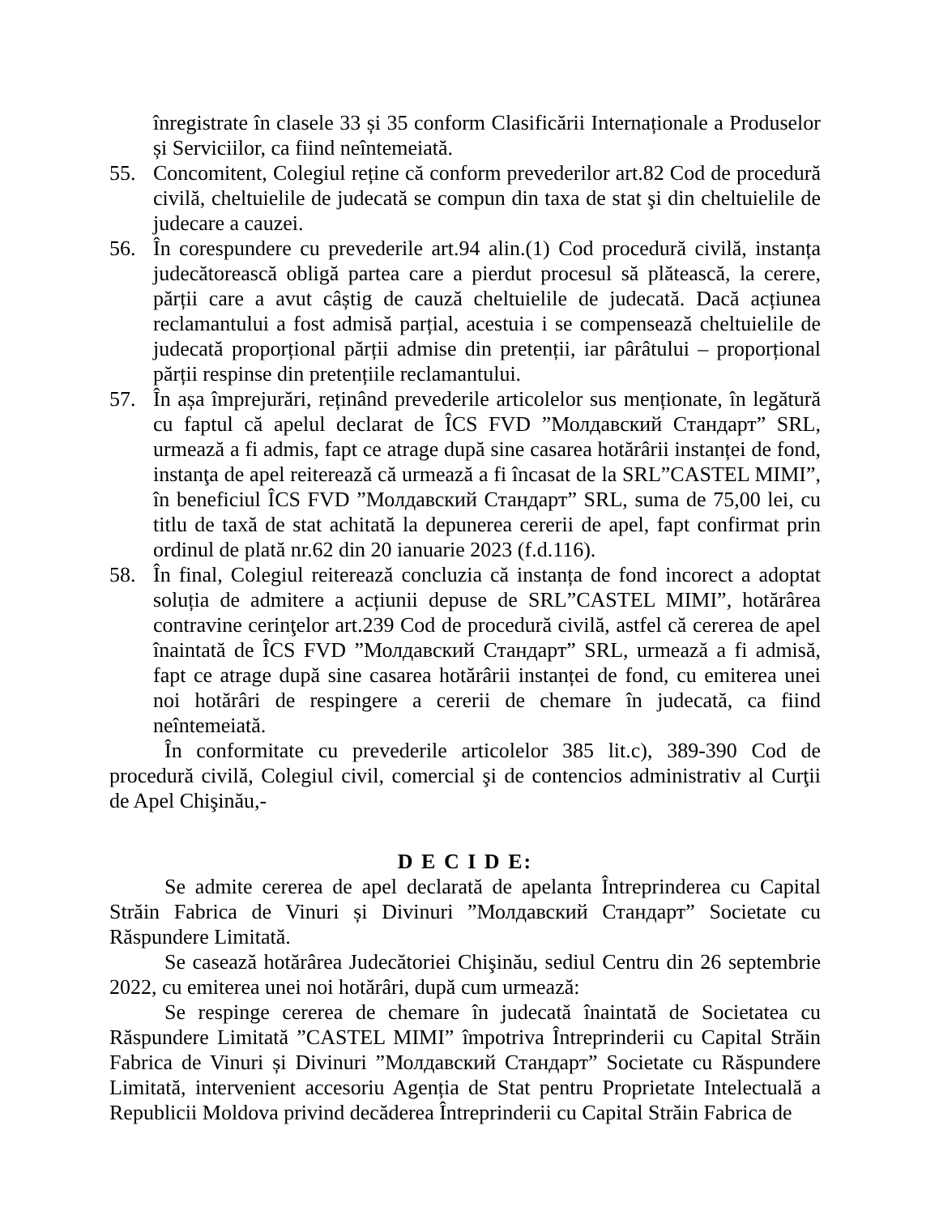înregistrate în clasele 33 și 35 conform Clasificării Internaționale a Produselor și Serviciilor, ca fiind neîntemeiată.
55. Concomitent, Colegiul reține că conform prevederilor art.82 Cod de procedură civilă, cheltuielile de judecată se compun din taxa de stat şi din cheltuielile de judecare a cauzei.
56. În corespundere cu prevederile art.94 alin.(1) Cod procedură civilă, instanța judecătorească obligă partea care a pierdut procesul să plătească, la cerere, părții care a avut câștig de cauză cheltuielile de judecată. Dacă acțiunea reclamantului a fost admisă parțial, acestuia i se compensează cheltuielile de judecată proporțional părții admise din pretenții, iar pârâtului – proporțional părții respinse din pretențiile reclamantului.
57. În așa împrejurări, reținând prevederile articolelor sus menționate, în legătură cu faptul că apelul declarat de ÎCS FVD ”Молдавский Стандарт” SRL, urmează a fi admis, fapt ce atrage după sine casarea hotărârii instanței de fond, instanţa de apel reiterează că urmează a fi încasat de la SRL”CASTEL MIMI”, în beneficiul ÎCS FVD ”Молдавский Стандарт” SRL, suma de 75,00 lei, cu titlu de taxă de stat achitată la depunerea cererii de apel, fapt confirmat prin ordinul de plată nr.62 din 20 ianuarie 2023 (f.d.116).
58. În final, Colegiul reiterează concluzia că instanța de fond incorect a adoptat soluția de admitere a acțiunii depuse de SRL”CASTEL MIMI”, hotărârea contravine cerinţelor art.239 Cod de procedură civilă, astfel că cererea de apel înaintată de ÎCS FVD ”Молдавский Стандарт” SRL, urmează a fi admisă, fapt ce atrage după sine casarea hotărârii instanței de fond, cu emiterea unei noi hotărâri de respingere a cererii de chemare în judecată, ca fiind neîntemeiată.
În conformitate cu prevederile articolelor 385 lit.c), 389-390 Cod de procedură civilă, Colegiul civil, comercial şi de contencios administrativ al Curţii de Apel Chişinău,-
D E C I D E:
Se admite cererea de apel declarată de apelanta Întreprinderea cu Capital Străin Fabrica de Vinuri și Divinuri ”Молдавский Стандарт” Societate cu Răspundere Limitată.
Se casează hotărârea Judecătoriei Chişinău, sediul Centru din 26 septembrie 2022, cu emiterea unei noi hotărâri, după cum urmează:
Se respinge cererea de chemare în judecată înaintată de Societatea cu Răspundere Limitată ”CASTEL MIMI” împotriva Întreprinderii cu Capital Străin Fabrica de Vinuri și Divinuri ”Молдавский Стандарт” Societate cu Răspundere Limitată, intervenient accesoriu Agenția de Stat pentru Proprietate Intelectuală a Republicii Moldova privind decăderea Întreprinderii cu Capital Străin Fabrica de